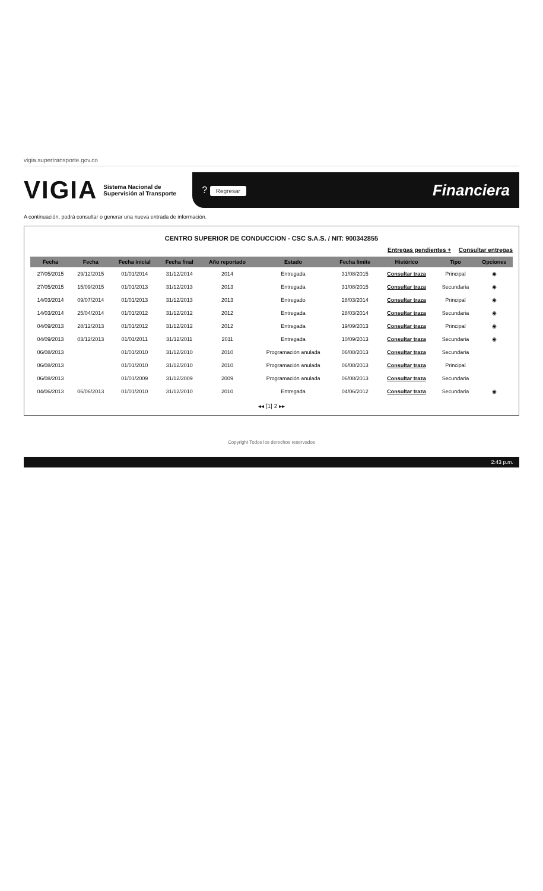vigia.supertransporte.gov.co
VIGIA
Sistema Nacional de Supervisión al Transporte
? Regresar Financiera
A continuación, podrá consultar o generar una nueva entrada de información.
CENTRO SUPERIOR DE CONDUCCION - CSC S.A.S. / NIT: 900342855
Entregas pendientes + Consultar entregas
| Fecha | Fecha | Fecha inicial | Fecha final | Año reportado | Estado | Fecha límite | Histórico | Tipo | Opciones |
| --- | --- | --- | --- | --- | --- | --- | --- | --- | --- |
| 27/05/2015 | 29/12/2015 | 01/01/2014 | 31/12/2014 | 2014 | Entregada | 31/08/2015 | Consultar traza | Principal | ◉ |
| 27/05/2015 | 15/09/2015 | 01/01/2013 | 31/12/2013 | 2013 | Entregada | 31/08/2015 | Consultar traza | Secundaria | ◉ |
| 14/03/2014 | 09/07/2014 | 01/01/2013 | 31/12/2013 | 2013 | Entregado | 28/03/2014 | Consultar traza | Principal | ◉ |
| 14/03/2014 | 25/04/2014 | 01/01/2012 | 31/12/2012 | 2012 | Entregada | 28/03/2014 | Consultar traza | Secundaria | ◉ |
| 04/09/2013 | 28/12/2013 | 01/01/2012 | 31/12/2012 | 2012 | Entregada | 19/09/2013 | Consultar traza | Principal | ◉ |
| 04/09/2013 | 03/12/2013 | 01/01/2011 | 31/12/2011 | 2011 | Entregada | 10/09/2013 | Consultar traza | Secundaria | ◉ |
| 06/08/2013 | | 01/01/2010 | 31/12/2010 | 2010 | Programación anulada | 06/08/2013 | Consultar traza | Secundaria | |
| 06/08/2013 | | 01/01/2010 | 31/12/2010 | 2010 | Programación anulada | 06/08/2013 | Consultar traza | Principal | |
| 06/08/2013 | | 01/01/2009 | 31/12/2009 | 2009 | Programación anulada | 06/08/2013 | Consultar traza | Secundaria | |
| 04/06/2013 | 06/06/2013 | 01/01/2010 | 31/12/2010 | 2010 | Entregada | 04/06/2012 | Consultar traza | Secundaria | ◉ |
◂◂ [1] 2 ▸▸
Copyright Todos los derechos reservados
2:43 p.m.